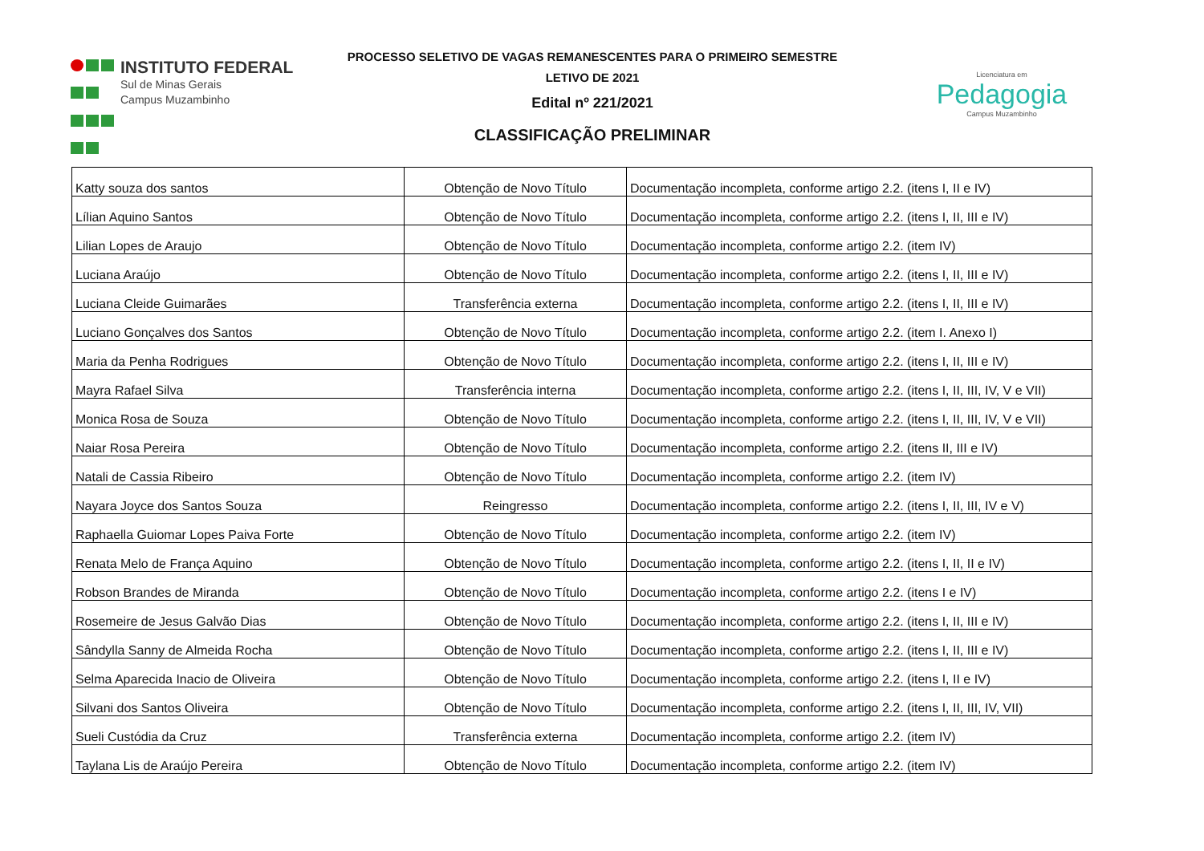INSTITUTO FEDERAL
Sul de Minas Gerais
Campus Muzambinho
PROCESSO SELETIVO DE VAGAS REMANESCENTES PARA O PRIMEIRO SEMESTRE
LETIVO DE 2021
Edital nº 221/2021
CLASSIFICAÇÃO PRELIMINAR
Licenciatura em
Pedagogia
Campus Muzambinho
| Katty souza dos santos | Obtenção de Novo Título | Documentação incompleta, conforme artigo 2.2. (itens I, II e IV) |
| Lílian Aquino Santos | Obtenção de Novo Título | Documentação incompleta, conforme artigo 2.2. (itens I, II, III e IV) |
| Lilian Lopes de Araujo | Obtenção de Novo Título | Documentação incompleta, conforme artigo 2.2. (item IV) |
| Luciana Araújo | Obtenção de Novo Título | Documentação incompleta, conforme artigo 2.2. (itens I, II, III e IV) |
| Luciana Cleide Guimarães | Transferência externa | Documentação incompleta, conforme artigo 2.2. (itens I, II, III e IV) |
| Luciano Gonçalves dos Santos | Obtenção de Novo Título | Documentação incompleta, conforme artigo 2.2. (item I. Anexo I) |
| Maria da Penha Rodrigues | Obtenção de Novo Título | Documentação incompleta, conforme artigo 2.2. (itens I, II, III e IV) |
| Mayra Rafael Silva | Transferência interna | Documentação incompleta, conforme artigo 2.2. (itens I, II, III, IV, V e VII) |
| Monica Rosa de Souza | Obtenção de Novo Título | Documentação incompleta, conforme artigo 2.2. (itens I, II, III, IV, V e VII) |
| Naiar Rosa Pereira | Obtenção de Novo Título | Documentação incompleta, conforme artigo 2.2. (itens II, III e IV) |
| Natali de Cassia Ribeiro | Obtenção de Novo Título | Documentação incompleta, conforme artigo 2.2. (item IV) |
| Nayara Joyce dos Santos Souza | Reingresso | Documentação incompleta, conforme artigo 2.2. (itens I, II, III, IV e V) |
| Raphaella Guiomar Lopes Paiva Forte | Obtenção de Novo Título | Documentação incompleta, conforme artigo 2.2. (item IV) |
| Renata Melo de França Aquino | Obtenção de Novo Título | Documentação incompleta, conforme artigo 2.2. (itens I, II, II e IV) |
| Robson Brandes de Miranda | Obtenção de Novo Título | Documentação incompleta, conforme artigo 2.2. (itens I e IV) |
| Rosemeire de Jesus Galvão Dias | Obtenção de Novo Título | Documentação incompleta, conforme artigo 2.2. (itens I, II, III e IV) |
| Sândylla Sanny de Almeida Rocha | Obtenção de Novo Título | Documentação incompleta, conforme artigo 2.2. (itens I, II, III e IV) |
| Selma Aparecida Inacio de Oliveira | Obtenção de Novo Título | Documentação incompleta, conforme artigo 2.2. (itens I, II e IV) |
| Silvani dos Santos Oliveira | Obtenção de Novo Título | Documentação incompleta, conforme artigo 2.2. (itens I, II, III, IV, VII) |
| Sueli Custódia da Cruz | Transferência externa | Documentação incompleta, conforme artigo 2.2. (item IV) |
| Taylana Lis de Araújo Pereira | Obtenção de Novo Título | Documentação incompleta, conforme artigo 2.2. (item IV) |